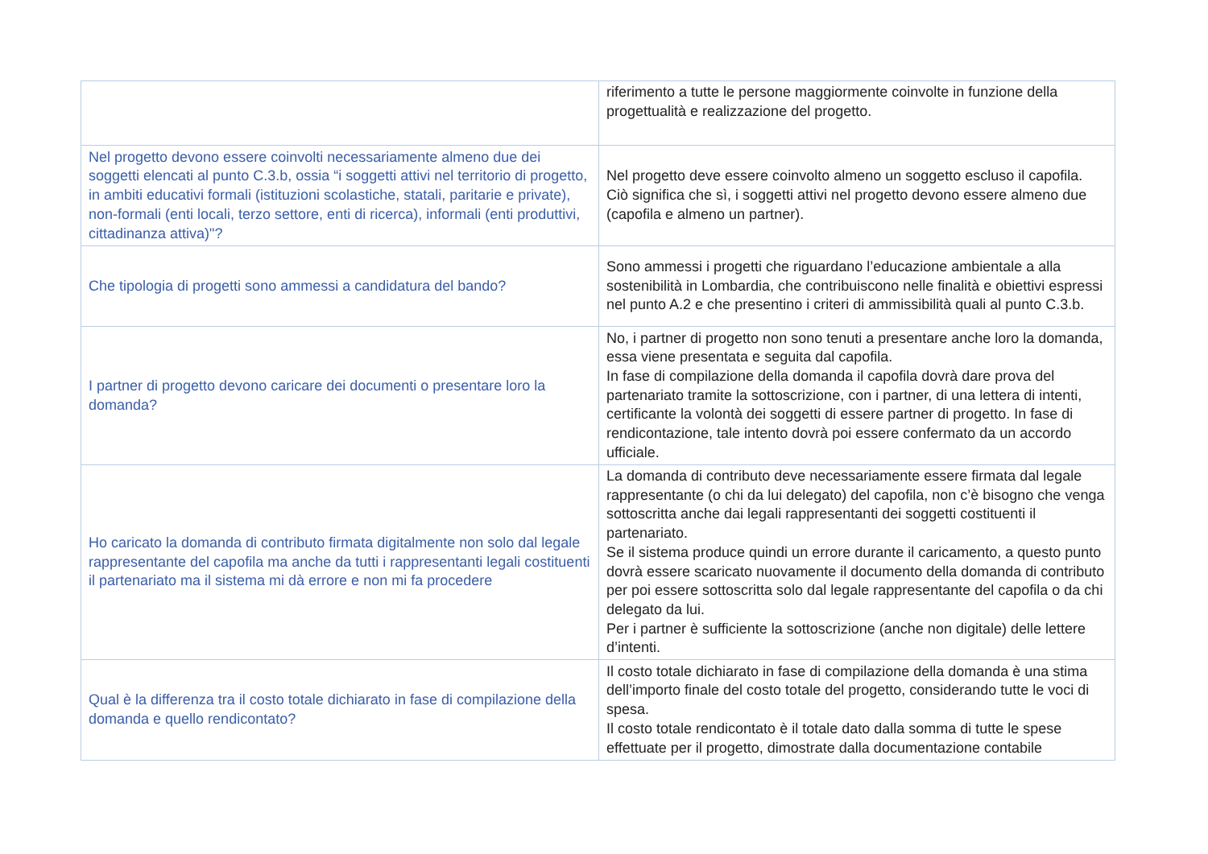| | riferimento a tutte le persone maggiormente coinvolte in funzione della progettualità e realizzazione del progetto. |
| Nel progetto devono essere coinvolti necessariamente almeno due dei soggetti elencati al punto C.3.b, ossia “i soggetti attivi nel territorio di progetto, in ambiti educativi formali (istituzioni scolastiche, statali, paritarie e private), non-formali (enti locali, terzo settore, enti di ricerca), informali (enti produttivi, cittadinanza attiva)"? | Nel progetto deve essere coinvolto almeno un soggetto escluso il capofila. Ciò significa che sì, i soggetti attivi nel progetto devono essere almeno due (capofila e almeno un partner). |
| Che tipologia di progetti sono ammessi a candidatura del bando? | Sono ammessi i progetti che riguardano l’educazione ambientale a alla sostenibilità in Lombardia, che contribuiscono nelle finalità e obiettivi espressi nel punto A.2 e che presentino i criteri di ammissibilità quali al punto C.3.b. |
| I partner di progetto devono caricare dei documenti o presentare loro la domanda? | No, i partner di progetto non sono tenuti a presentare anche loro la domanda, essa viene presentata e seguita dal capofila. In fase di compilazione della domanda il capofila dovrà dare prova del partenariato tramite la sottoscrizione, con i partner, di una lettera di intenti, certificante la volontà dei soggetti di essere partner di progetto. In fase di rendicontazione, tale intento dovrà poi essere confermato da un accordo ufficiale. |
| Ho caricato la domanda di contributo firmata digitalmente non solo dal legale rappresentante del capofila ma anche da tutti i rappresentanti legali costituenti il partenariato ma il sistema mi dà errore e non mi fa procedere | La domanda di contributo deve necessariamente essere firmata dal legale rappresentante (o chi da lui delegato) del capofila, non c’è bisogno che venga sottoscritta anche dai legali rappresentanti dei soggetti costituenti il partenariato. Se il sistema produce quindi un errore durante il caricamento, a questo punto dovrà essere scaricato nuovamente il documento della domanda di contributo per poi essere sottoscritta solo dal legale rappresentante del capofila o da chi delegato da lui. Per i partner è sufficiente la sottoscrizione (anche non digitale) delle lettere d’intenti. |
| Qual è la differenza tra il costo totale dichiarato in fase di compilazione della domanda e quello rendicontato? | Il costo totale dichiarato in fase di compilazione della domanda è una stima dell’importo finale del costo totale del progetto, considerando tutte le voci di spesa. Il costo totale rendicontato è il totale dato dalla somma di tutte le spese effettuate per il progetto, dimostrate dalla documentazione contabile |